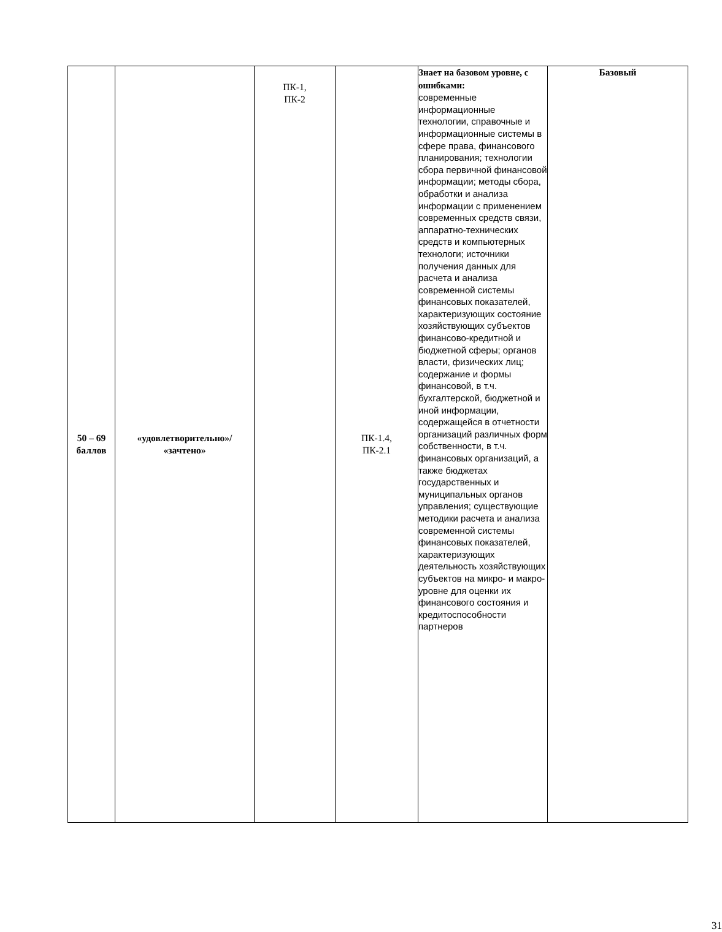| 50 – 69 баллов | «удовлетворительно»/ «зачтено» | ПК-1, ПК-2 | ПК-1.4, ПК-2.1 | Знает на базовом уровне, с ошибками: современные информационные технологии, справочные и информационные системы в сфере права, финансового планирования; технологии сбора первичной финансовой информации; методы сбора, обработки и анализа информации с применением современных средств связи, аппаратно-технических средств и компьютерных технологи; источники получения данных для расчета и анализа современной системы финансовых показателей, характеризующих состояние хозяйствующих субъектов финансово-кредитной и бюджетной сферы; органов власти, физических лиц; содержание и формы финансовой, в т.ч. бухгалтерской, бюджетной и иной информации, содержащейся в отчетности организаций различных форм собственности, в т.ч. финансовых организаций, а также бюджетах государственных и муниципальных органов управления; существующие методики расчета и анализа современной системы финансовых показателей, характеризующих деятельность хозяйствующих субъектов на микро- и макро-уровне для оценки их финансового состояния и кредитоспособности партнеров | Базовый |
31